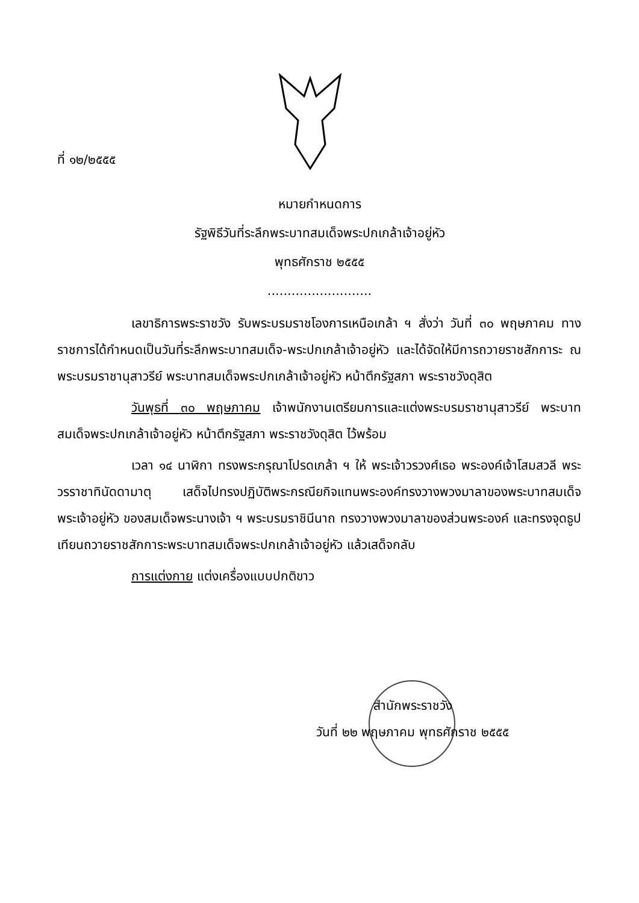ที่ ๑๒/๒๕๕๕
หมายกำหนดการ
รัฐพิธีวันที่ระลึกพระบาทสมเด็จพระปกเกล้าเจ้าอยู่หัว
พุทธศักราช ๒๕๕๕
..........................
เลขาธิการพระราชวัง รับพระบรมราชโองการเหนือเกล้า ฯ สั่งว่า วันที่ ๓๐ พฤษภาคม ทางราชการได้กำหนดเป็นวันที่ระลึกพระบาทสมเด็จ-พระปกเกล้าเจ้าอยู่หัว และได้จัดให้มีการถวายราชสักการะ ณ พระบรมราชานุสาวรีย์ พระบาทสมเด็จพระปกเกล้าเจ้าอยู่หัว หน้าตึกรัฐสภา พระราชวังดุสิต
วันพุธที่ ๓๐ พฤษภาคม เจ้าพนักงานเตรียมการและแต่งพระบรมราชานุสาวรีย์ พระบาทสมเด็จพระปกเกล้าเจ้าอยู่หัว หน้าตึกรัฐสภา พระราชวังดุสิต ไว้พร้อม
เวลา ๑๔ นาฬิกา ทรงพระกรุณาโปรดเกล้า ฯ ให้ พระเจ้าวรวงศ์เธอ พระองค์เจ้าโสมสวลี พระวรราชาทินัดดามาตุ เสด็จไปทรงปฏิบัติพระกรณียกิจแทนพระองค์ทรงวางพวงมาลาของพระบาทสมเด็จพระเจ้าอยู่หัว ของสมเด็จพระนางเจ้า ฯ พระบรมราชินีนาถ ทรงวางพวงมาลาของส่วนพระองค์ และทรงจุดธูปเทียนถวายราชสักการะพระบาทสมเด็จพระปกเกล้าเจ้าอยู่หัว แล้วเสด็จกลับ
การแต่งกาย แต่งเครื่องแบบปกติขาว
สำนักพระราชวัง
วันที่ ๒๒ พฤษภาคม พุทธศักราช ๒๕๕๕